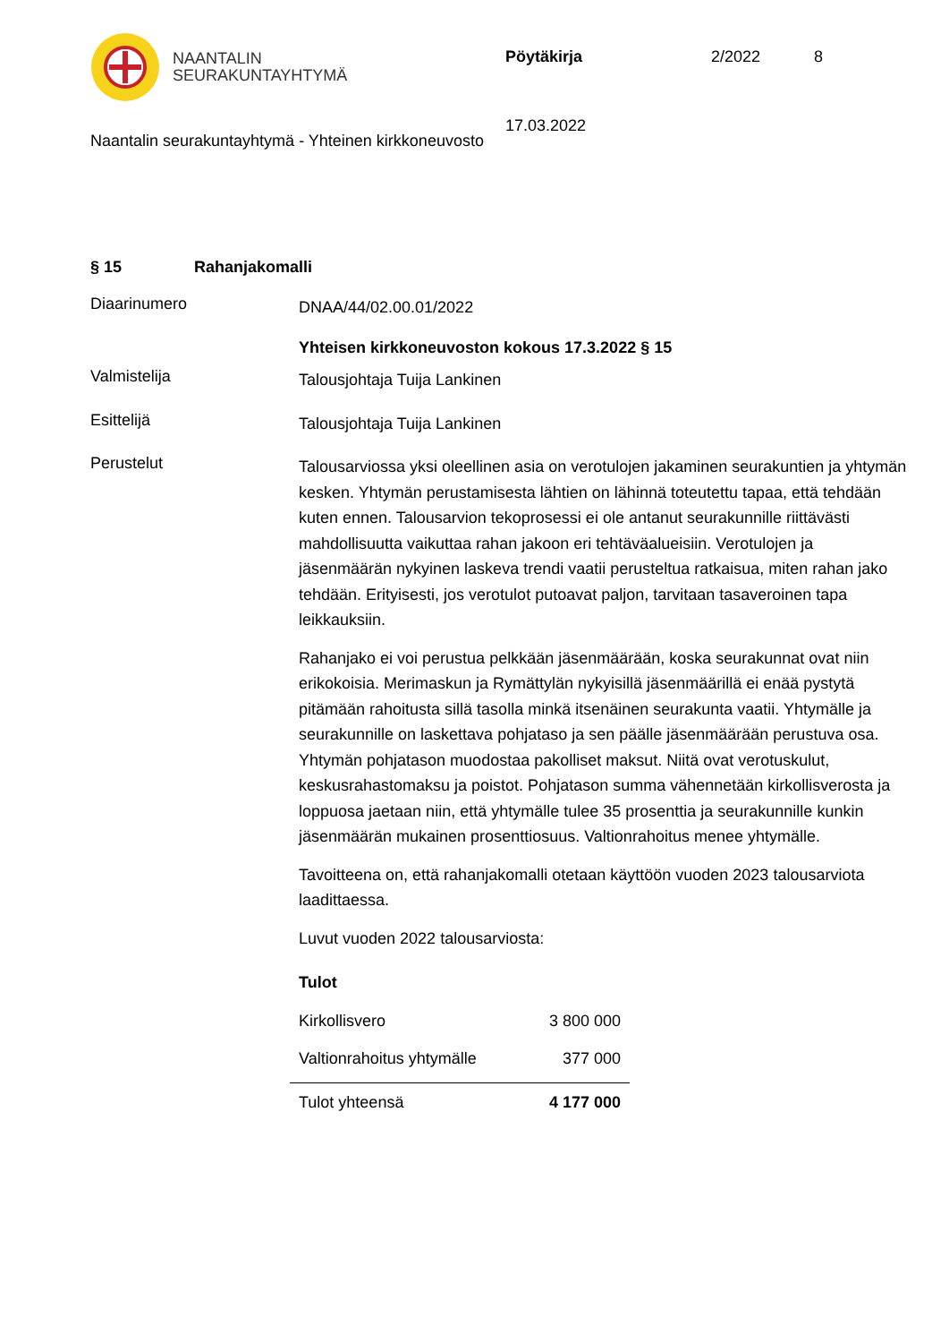NAANTALIN
SEURAKUNTAYHTYMÄ
Pöytäkirja 2/2022 8
17.03.2022
Naantalin seurakuntayhtymä - Yhteinen kirkkoneuvosto
§ 15 Rahanjakomalli
Diaarinumero
DNAA/44/02.00.01/2022
Yhteisen kirkkoneuvoston kokous 17.3.2022 § 15
Valmistelija
Talousjohtaja Tuija Lankinen
Esittelijä
Talousjohtaja Tuija Lankinen
Perustelut
Talousarviossa yksi oleellinen asia on verotulojen jakaminen seurakuntien ja yhtymän kesken. Yhtymän perustamisesta lähtien on lähinnä toteutettu tapaa, että tehdään kuten ennen. Talousarvion tekoprosessi ei ole antanut seurakunnille riittävästi mahdollisuutta vaikuttaa rahan jakoon eri tehtäväalueisiin. Verotulojen ja jäsenmäärän nykyinen laskeva trendi vaatii perusteltua ratkaisua, miten rahan jako tehdään. Erityisesti, jos verotulot putoavat paljon, tarvitaan tasaveroinen tapa leikkauksiin.
Rahanjako ei voi perustua pelkkään jäsenmäärään, koska seurakunnat ovat niin erikokoisia. Merimaskun ja Rymättylän nykyisillä jäsenmäärillä ei enää pystytä pitämään rahoitusta sillä tasolla minkä itsenäinen seurakunta vaatii. Yhtymälle ja seurakunnille on laskettava pohjataso ja sen päälle jäsenmäärään perustuva osa. Yhtymän pohjatason muodostaa pakolliset maksut. Niitä ovat verotuskulut, keskusrahastomaksu ja poistot. Pohjatason summa vähennetään kirkollisverosta ja loppuosa jaetaan niin, että yhtymälle tulee 35 prosenttia ja seurakunnille kunkin jäsenmäärän mukainen prosenttiosuus. Valtionrahoitus menee yhtymälle.
Tavoitteena on, että rahanjakomalli otetaan käyttöön vuoden 2023 talousarviota laadittaessa.
Luvut vuoden 2022 talousarviosta:
| Tulot | |
| Kirkollisvero | 3 800 000 |
| Valtionrahoitus yhtymälle | 377 000 |
| Tulot yhteensä | 4 177 000 |